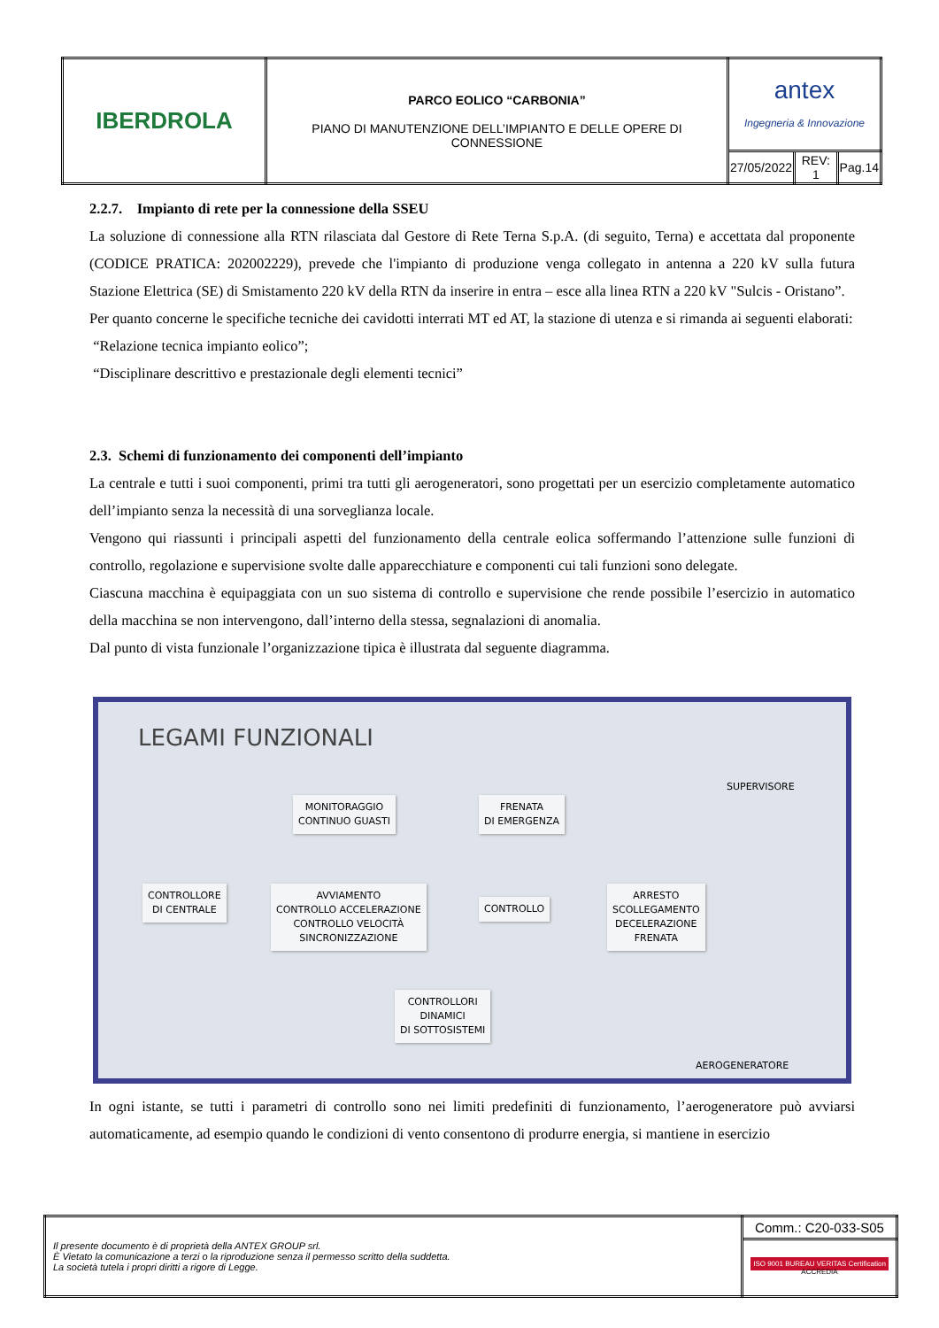| IBERDROLA | PARCO EOLICO “CARBONIA” PIANO DI MANUTENZIONE DELL’IMPIANTO E DELLE OPERE DI CONNESSIONE | antex Ingegneria & Innovazione | | |
| | | 27/05/2022 | REV: 1 | Pag.14 |
2.2.7. Impianto di rete per la connessione della SSEU
La soluzione di connessione alla RTN rilasciata dal Gestore di Rete Terna S.p.A. (di seguito, Terna) e accettata dal proponente (CODICE PRATICA: 202002229), prevede che l'impianto di produzione venga collegato in antenna a 220 kV sulla futura Stazione Elettrica (SE) di Smistamento 220 kV della RTN da inserire in entra – esce alla linea RTN a 220 kV "Sulcis - Oristano”.
Per quanto concerne le specifiche tecniche dei cavidotti interrati MT ed AT, la stazione di utenza e si rimanda ai seguenti elaborati:
“Relazione tecnica impianto eolico”;
“Disciplinare descrittivo e prestazionale degli elementi tecnici”
2.3. Schemi di funzionamento dei componenti dell’impianto
La centrale e tutti i suoi componenti, primi tra tutti gli aerogeneratori, sono progettati per un esercizio completamente automatico dell’impianto senza la necessità di una sorveglianza locale.
Vengono qui riassunti i principali aspetti del funzionamento della centrale eolica soffermando l’attenzione sulle funzioni di controllo, regolazione e supervisione svolte dalle apparecchiature e componenti cui tali funzioni sono delegate.
Ciascuna macchina è equipaggiata con un suo sistema di controllo e supervisione che rende possibile l’esercizio in automatico della macchina se non intervengono, dall’interno della stessa, segnalazioni di anomalia.
Dal punto di vista funzionale l’organizzazione tipica è illustrata dal seguente diagramma.
LEGAMI FUNZIONALI
SUPERVISORE
MONITORAGGIO
CONTINUO GUASTI
FRENATA
DI EMERGENZA
CONTROLLORE
DI CENTRALE
AVVIAMENTO
CONTROLLO ACCELERAZIONE
CONTROLLO VELOCITÀ
SINCRONIZZAZIONE
CONTROLLO
ARRESTO
SCOLLEGAMENTO
DECELERAZIONE
FRENATA
CONTROLLORI
DINAMICI
DI SOTTOSISTEMI
AEROGENERATORE
In ogni istante, se tutti i parametri di controllo sono nei limiti predefiniti di funzionamento, l’aerogeneratore può avviarsi automaticamente, ad esempio quando le condizioni di vento consentono di produrre energia, si mantiene in esercizio
| Il presente documento è di proprietà della ANTEX GROUP srl. È Vietato la comunicazione a terzi o la riproduzione senza il permesso scritto della suddetta. La società tutela i propri diritti a rigore di Legge. | Comm.: C20-033-S05 |
| | ISO 9001 BUREAU VERITAS Certification ACCREDIA |